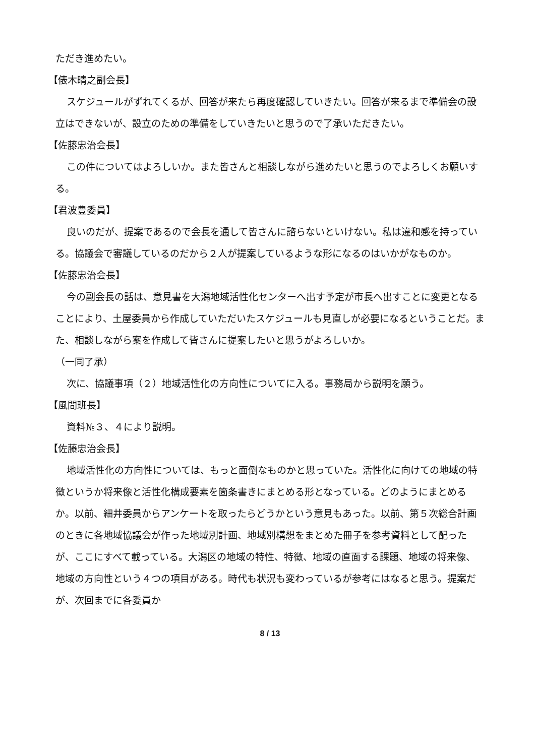ただき進めたい。
【俵木晴之副会長】
スケジュールがずれてくるが、回答が来たら再度確認していきたい。回答が来るまで準備会の設立はできないが、設立のための準備をしていきたいと思うので了承いただきたい。
【佐藤忠治会長】
この件についてはよろしいか。また皆さんと相談しながら進めたいと思うのでよろしくお願いする。
【君波豊委員】
良いのだが、提案であるので会長を通して皆さんに諮らないといけない。私は違和感を持っている。協議会で審議しているのだから２人が提案しているような形になるのはいかがなものか。
【佐藤忠治会長】
今の副会長の話は、意見書を大潟地域活性化センターへ出す予定が市長へ出すことに変更となることにより、土屋委員から作成していただいたスケジュールも見直しが必要になるということだ。また、相談しながら案を作成して皆さんに提案したいと思うがよろしいか。
（一同了承）
次に、協議事項（２）地域活性化の方向性についてに入る。事務局から説明を願う。
【風間班長】
資料№３、４により説明。
【佐藤忠治会長】
地域活性化の方向性については、もっと面倒なものかと思っていた。活性化に向けての地域の特徴というか将来像と活性化構成要素を箇条書きにまとめる形となっている。どのようにまとめるか。以前、細井委員からアンケートを取ったらどうかという意見もあった。以前、第５次総合計画のときに各地域協議会が作った地域別計画、地域別構想をまとめた冊子を参考資料として配ったが、ここにすべて載っている。大潟区の地域の特性、特徴、地域の直面する課題、地域の将来像、地域の方向性という４つの項目がある。時代も状況も変わっているが参考にはなると思う。提案だが、次回までに各委員か
8 / 13